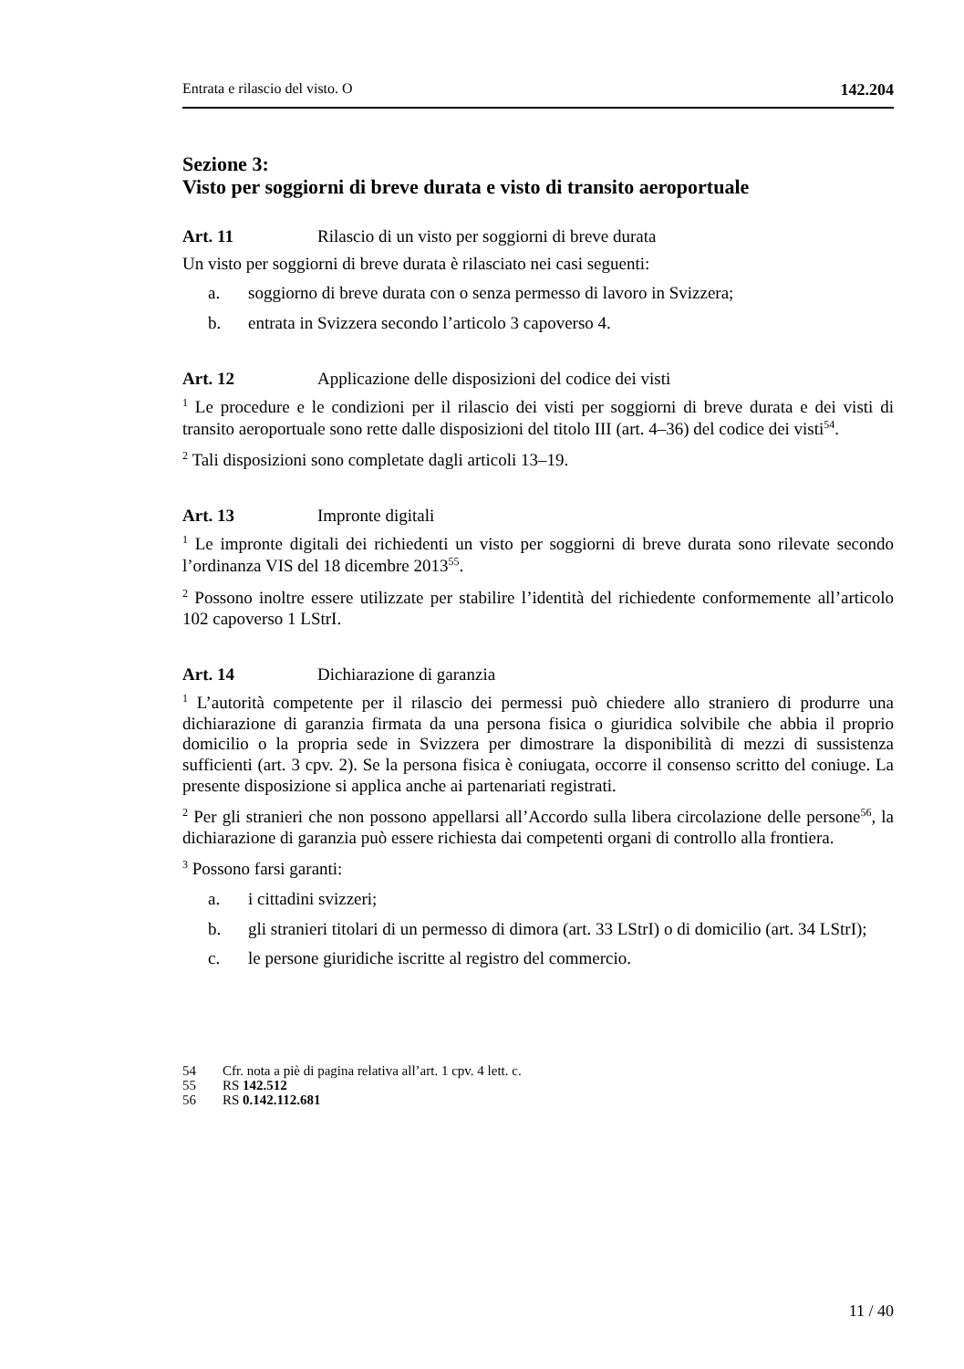Entrata e rilascio del visto. O 142.204
Sezione 3:
Visto per soggiorni di breve durata e visto di transito aeroportuale
Art. 11 Rilascio di un visto per soggiorni di breve durata
Un visto per soggiorni di breve durata è rilasciato nei casi seguenti:
a. soggiorno di breve durata con o senza permesso di lavoro in Svizzera;
b. entrata in Svizzera secondo l’articolo 3 capoverso 4.
Art. 12 Applicazione delle disposizioni del codice dei visti
<sup>1</sup> Le procedure e le condizioni per il rilascio dei visti per soggiorni di breve durata e dei visti di transito aeroportuale sono rette dalle disposizioni del titolo III (art. 4–36) del codice dei visti<sup>54</sup>.
<sup>2</sup> Tali disposizioni sono completate dagli articoli 13–19.
Art. 13 Impronte digitali
<sup>1</sup> Le impronte digitali dei richiedenti un visto per soggiorni di breve durata sono rilevate secondo l’ordinanza VIS del 18 dicembre 2013<sup>55</sup>.
<sup>2</sup> Possono inoltre essere utilizzate per stabilire l’identità del richiedente conformemente all’articolo 102 capoverso 1 LStrI.
Art. 14 Dichiarazione di garanzia
<sup>1</sup> L’autorità competente per il rilascio dei permessi può chiedere allo straniero di produrre una dichiarazione di garanzia firmata da una persona fisica o giuridica solvibile che abbia il proprio domicilio o la propria sede in Svizzera per dimostrare la disponibilità di mezzi di sussistenza sufficienti (art. 3 cpv. 2). Se la persona fisica è coniugata, occorre il consenso scritto del coniuge. La presente disposizione si applica anche ai partenariati registrati.
<sup>2</sup> Per gli stranieri che non possono appellarsi all’Accordo sulla libera circolazione delle persone<sup>56</sup>, la dichiarazione di garanzia può essere richiesta dai competenti organi di controllo alla frontiera.
<sup>3</sup> Possono farsi garanti:
a. i cittadini svizzeri;
b. gli stranieri titolari di un permesso di dimora (art. 33 LStrI) o di domicilio (art. 34 LStrI);
c. le persone giuridiche iscritte al registro del commercio.
54 Cfr. nota a piè di pagina relativa all’art. 1 cpv. 4 lett. c.
55 RS 142.512
56 RS 0.142.112.681
11 / 40